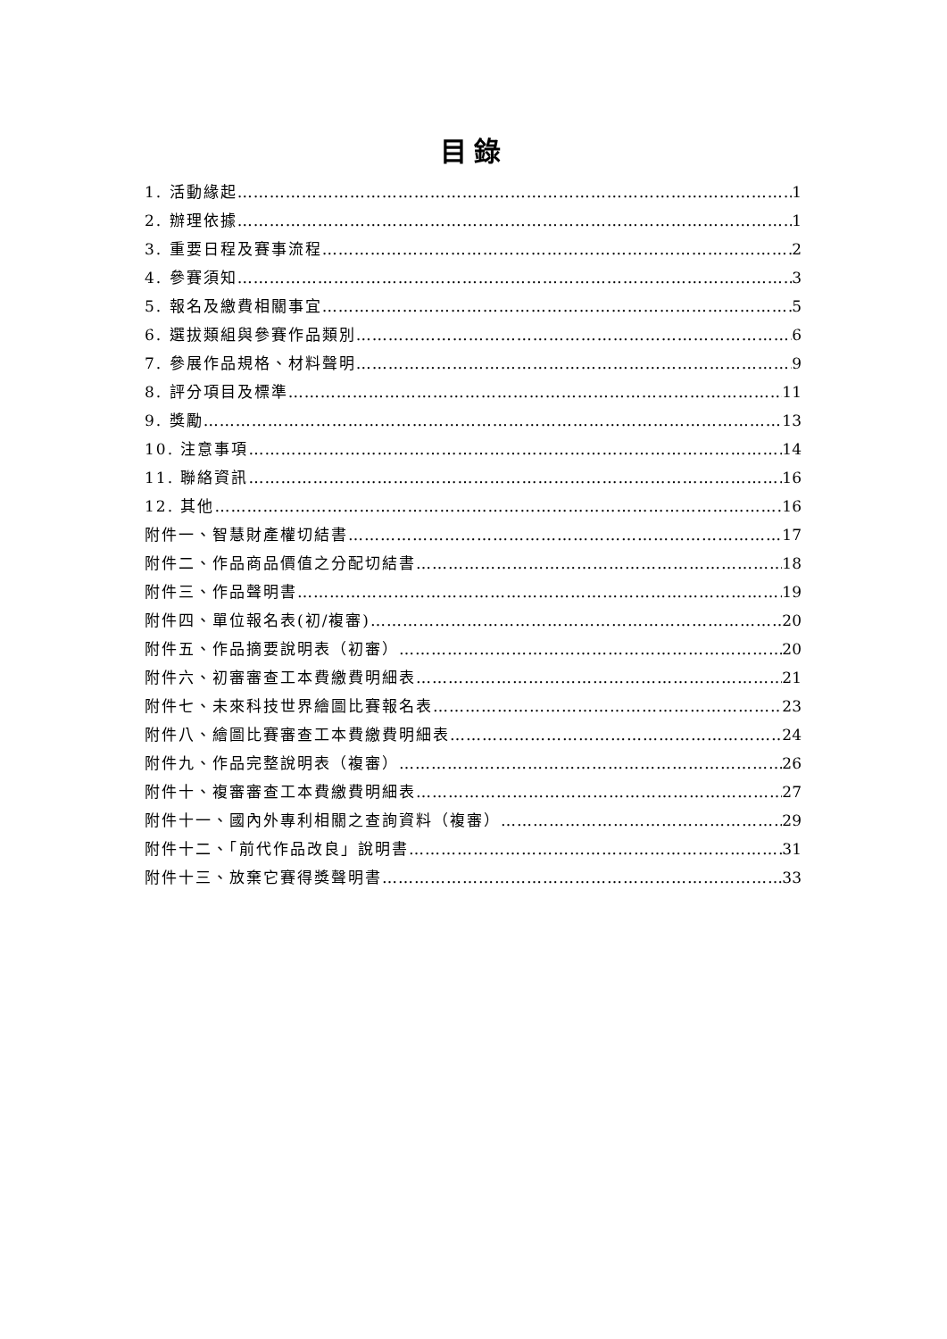目錄
1. 活動緣起 1
2. 辦理依據 1
3. 重要日程及賽事流程 2
4. 參賽須知 3
5. 報名及繳費相關事宜 5
6. 選拔類組與參賽作品類別 6
7. 參展作品規格、材料聲明 9
8. 評分項目及標準 11
9. 獎勵 13
10. 注意事項 14
11. 聯絡資訊 16
12. 其他 16
附件一、智慧財產權切結書 17
附件二、作品商品價值之分配切結書 18
附件三、作品聲明書 19
附件四、單位報名表(初/複審) 20
附件五、作品摘要說明表（初審） 20
附件六、初審審查工本費繳費明細表 21
附件七、未來科技世界繪圖比賽報名表 23
附件八、繪圖比賽審查工本費繳費明細表 24
附件九、作品完整說明表（複審） 26
附件十、複審審查工本費繳費明細表 27
附件十一、國內外專利相關之查詢資料（複審） 29
附件十二、「前代作品改良」說明書 31
附件十三、放棄它賽得獎聲明書 33